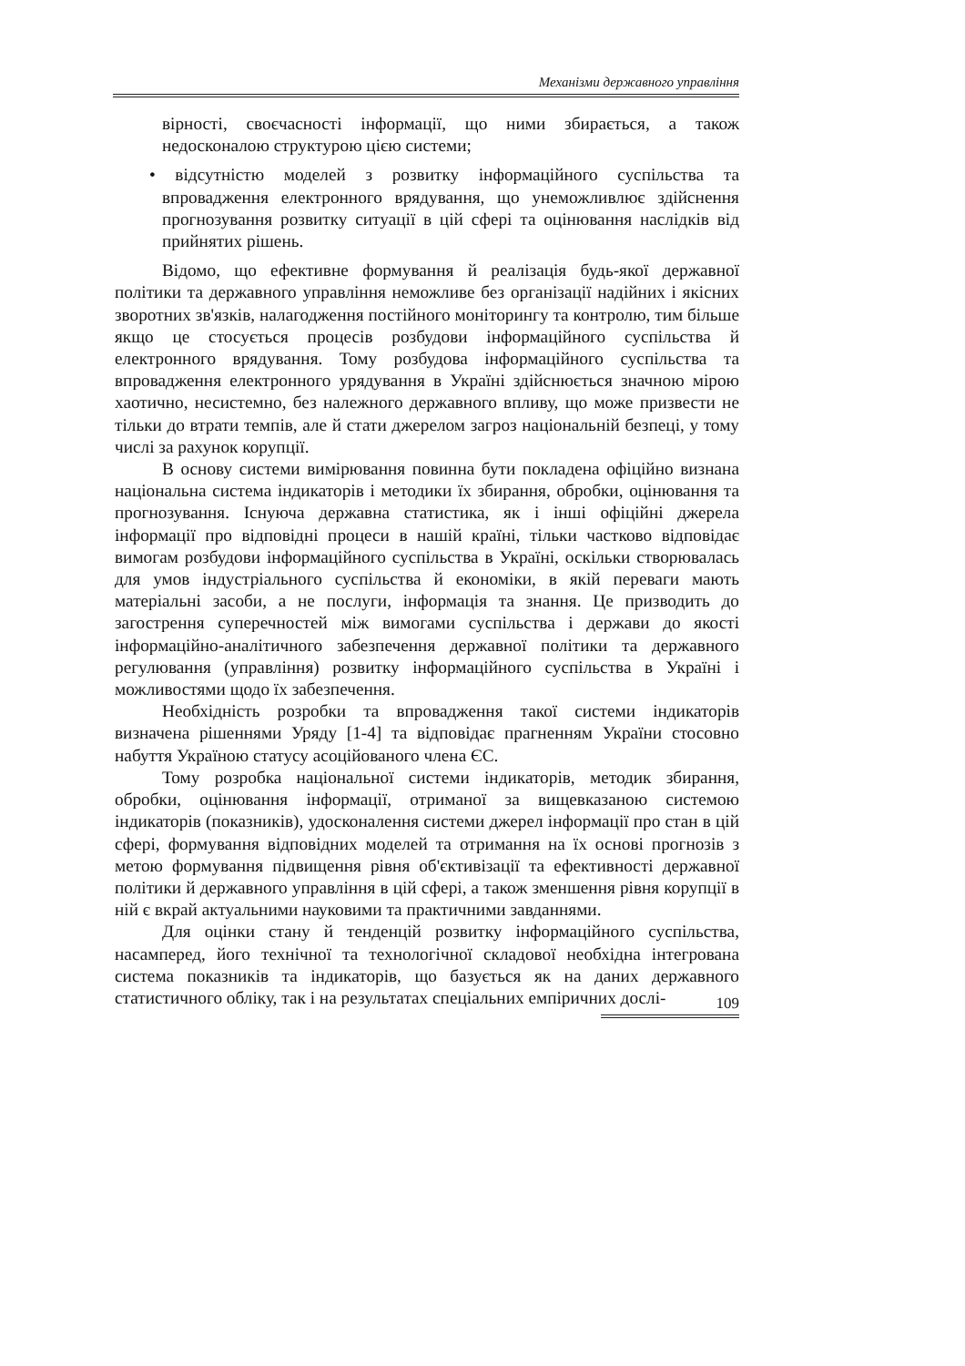Механізми державного управління
вірності, своєчасності інформації, що ними збирається, а також недосконалою структурою цією системи;
• відсутністю моделей з розвитку інформаційного суспільства та впровадження електронного врядування, що унеможливлює здійснення прогнозування розвитку ситуації в цій сфері та оцінювання наслідків від прийнятих рішень.
Відомо, що ефективне формування й реалізація будь-якої державної політики та державного управління неможливе без організації надійних і якісних зворотних зв'язків, налагодження постійного моніторингу та контролю, тим більше якщо це стосується процесів розбудови інформаційного суспільства й електронного врядування. Тому розбудова інформаційного суспільства та впровадження електронного урядування в Україні здійснюється значною мірою хаотично, несистемно, без належного державного впливу, що може призвести не тільки до втрати темпів, але й стати джерелом загроз національній безпеці, у тому числі за рахунок корупції.
В основу системи вимірювання повинна бути покладена офіційно визнана національна система індикаторів і методики їх збирання, обробки, оцінювання та прогнозування. Існуюча державна статистика, як і інші офіційні джерела інформації про відповідні процеси в нашій країні, тільки частково відповідає вимогам розбудови інформаційного суспільства в Україні, оскільки створювалась для умов індустріального суспільства й економіки, в якій переваги мають матеріальні засоби, а не послуги, інформація та знання. Це призводить до загострення суперечностей між вимогами суспільства і держави до якості інформаційно-аналітичного забезпечення державної політики та державного регулювання (управління) розвитку інформаційного суспільства в Україні і можливостями щодо їх забезпечення.
Необхідність розробки та впровадження такої системи індикаторів визначена рішеннями Уряду [1-4] та відповідає прагненням України стосовно набуття Україною статусу асоційованого члена ЄС.
Тому розробка національної системи індикаторів, методик збирання, обробки, оцінювання інформації, отриманої за вищевказаною системою індикаторів (показників), удосконалення системи джерел інформації про стан в цій сфері, формування відповідних моделей та отримання на їх основі прогнозів з метою формування підвищення рівня об'єктивізації та ефективності державної політики й державного управління в цій сфері, а також зменшення рівня корупції в ній є вкрай актуальними науковими та практичними завданнями.
Для оцінки стану й тенденцій розвитку інформаційного суспільства, насамперед, його технічної та технологічної складової необхідна інтегрована система показників та індикаторів, що базується як на даних державного статистичного обліку, так і на результатах спеціальних емпіричних дослі-
109